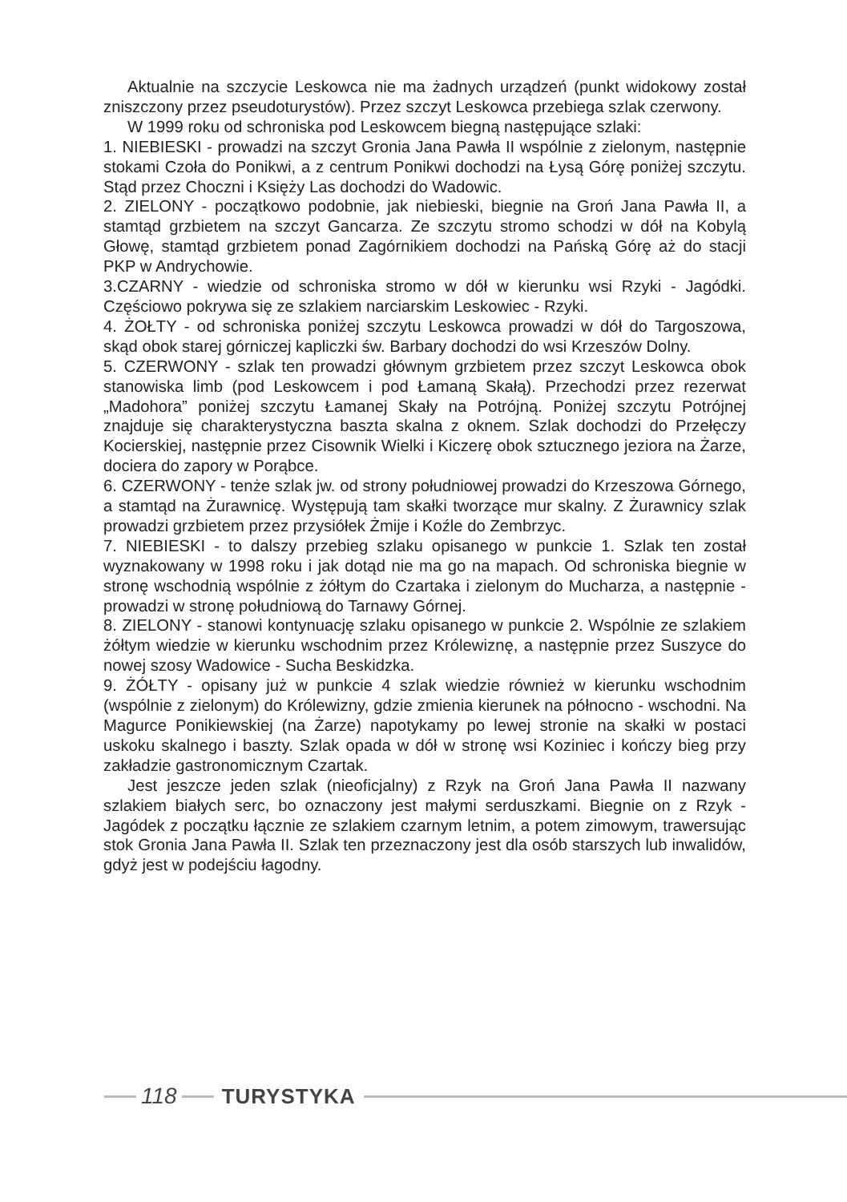Aktualnie na szczycie Leskowca nie ma żadnych urządzeń (punkt widokowy został zniszczony przez pseudoturystów). Przez szczyt Leskowca przebiega szlak czerwony.
W 1999 roku od schroniska pod Leskowcem biegną następujące szlaki:
1. NIEBIESKI - prowadzi na szczyt Gronia Jana Pawła II wspólnie z zielonym, następnie stokami Czoła do Ponikwi, a z centrum Ponikwi dochodzi na Łysą Górę poniżej szczytu. Stąd przez Choczni i Księży Las dochodzi do Wadowic.
2. ZIELONY - początkowo podobnie, jak niebieski, biegnie na Groń Jana Pawła II, a stamtąd grzbietem na szczyt Gancarza. Ze szczytu stromo schodzi w dół na Kobylą Głowę, stamtąd grzbietem ponad Zagórnikiem dochodzi na Pańską Górę aż do stacji PKP w Andrychowie.
3.CZARNY - wiedzie od schroniska stromo w dół w kierunku wsi Rzyki - Jagódki. Częściowo pokrywa się ze szlakiem narciarskim Leskowiec - Rzyki.
4. ŻOŁTY - od schroniska poniżej szczytu Leskowca prowadzi w dół do Targoszowa, skąd obok starej górniczej kapliczki św. Barbary dochodzi do wsi Krzeszów Dolny.
5. CZERWONY - szlak ten prowadzi głównym grzbietem przez szczyt Leskowca obok stanowiska limb (pod Leskowcem i pod Łamaną Skałą). Przechodzi przez rezerwat „Madohora” poniżej szczytu Łamanej Skały na Potrójną. Poniżej szczytu Potrójnej znajduje się charakterystyczna baszta skalna z oknem. Szlak dochodzi do Przełęczy Kocierskiej, następnie przez Cisownik Wielki i Kiczerę obok sztucznego jeziora na Żarze, dociera do zapory w Porąbce.
6. CZERWONY - tenże szlak jw. od strony południowej prowadzi do Krzeszowa Górnego, a stamtąd na Żurawnicę. Występują tam skałki tworzące mur skalny. Z Żurawnicy szlak prowadzi grzbietem przez przysiółek Żmije i Koźle do Zembrzyc.
7. NIEBIESKI - to dalszy przebieg szlaku opisanego w punkcie 1. Szlak ten został wyznakowany w 1998 roku i jak dotąd nie ma go na mapach. Od schroniska biegnie w stronę wschodnią wspólnie z żółtym do Czartaka i zielonym do Mucharza, a następnie - prowadzi w stronę południową do Tarnawy Górnej.
8. ZIELONY - stanowi kontynuację szlaku opisanego w punkcie 2. Wspólnie ze szlakiem żółtym wiedzie w kierunku wschodnim przez Królewiznę, a następnie przez Suszyce do nowej szosy Wadowice - Sucha Beskidzka.
9. ŻÓŁTY - opisany już w punkcie 4 szlak wiedzie również w kierunku wschodnim (wspólnie z zielonym) do Królewizny, gdzie zmienia kierunek na północno - wschodni. Na Magurce Ponikiewskiej (na Żarze) napotykamy po lewej stronie na skałki w postaci uskoku skalnego i baszty. Szlak opada w dół w stronę wsi Koziniec i kończy bieg przy zakładzie gastronomicznym Czartak.
Jest jeszcze jeden szlak (nieoficjalny) z Rzyk na Groń Jana Pawła II nazwany szlakiem białych serc, bo oznaczony jest małymi serduszkami. Biegnie on z Rzyk - Jagódek z początku łącznie ze szlakiem czarnym letnim, a potem zimowym, trawersując stok Gronia Jana Pawła II. Szlak ten przeznaczony jest dla osób starszych lub inwalidów, gdyż jest w podejściu łagodny.
118 TURYSTYKA